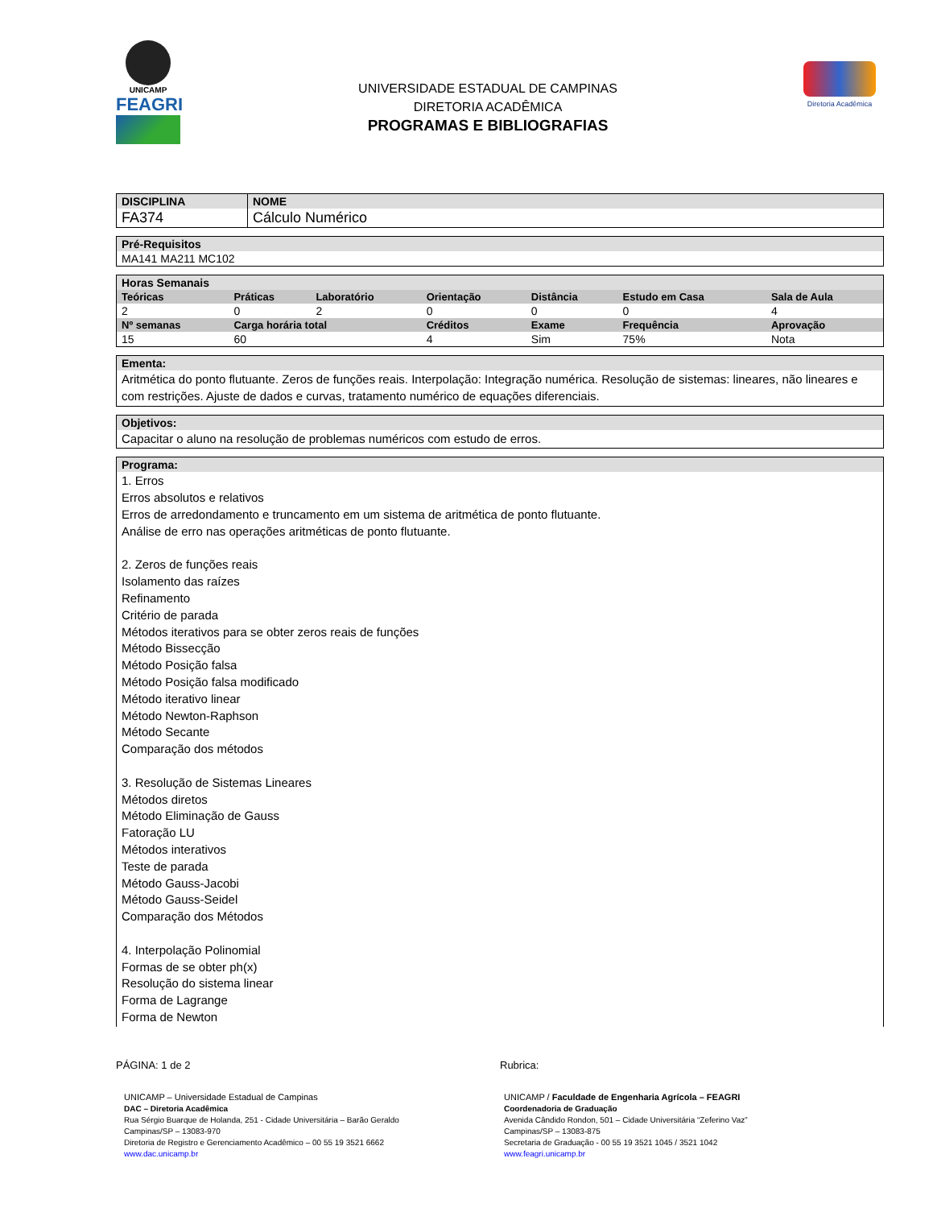UNICAMP
FEAGRI
UNIVERSIDADE ESTADUAL DE CAMPINAS
DIRETORIA ACADÊMICA
PROGRAMAS E BIBLIOGRAFIAS
Diretoria Acadêmica
| DISCIPLINA | NOME |
| --- | --- |
| FA374 | Cálculo Numérico |
| Pré-Requisitos |
| --- |
| MA141 MA211 MC102 |
| Horas Semanais | | | | | | |
| --- | --- | --- | --- | --- | --- | --- |
| Teóricas | Práticas | Laboratório | Orientação | Distância | Estudo em Casa | Sala de Aula |
| 2 | 0 | 2 | 0 | 0 | 0 | 4 |
| Nº semanas | Carga horária total | | Créditos | Exame | Frequência | Aprovação |
| 15 | 60 | | 4 | Sim | 75% | Nota |
| Ementa: |
| --- |
| Aritmética do ponto flutuante. Zeros de funções reais. Interpolação: Integração numérica. Resolução de sistemas: lineares, não lineares e com restrições. Ajuste de dados e curvas, tratamento numérico de equações diferenciais. |
| Objetivos: |
| --- |
| Capacitar o aluno na resolução de problemas numéricos com estudo de erros. |
| Programa: |
| --- |
| 1. Erros Erros absolutos e relativos Erros de arredondamento e truncamento em um sistema de aritmética de ponto flutuante. Análise de erro nas operações aritméticas de ponto flutuante. 2. Zeros de funções reais Isolamento das raízes Refinamento Critério de parada Métodos iterativos para se obter zeros reais de funções Método Bissecção Método Posição falsa Método Posição falsa modificado Método iterativo linear Método Newton-Raphson Método Secante Comparação dos métodos 3. Resolução de Sistemas Lineares Métodos diretos Método Eliminação de Gauss Fatoração LU Métodos interativos Teste de parada Método Gauss-Jacobi Método Gauss-Seidel Comparação dos Métodos 4. Interpolação Polinomial Formas de se obter ph(x) Resolução do sistema linear Forma de Lagrange Forma de Newton |
PÁGINA: 1 de 2 Rubrica:
UNICAMP – Universidade Estadual de Campinas
DAC – Diretoria Acadêmica
Rua Sérgio Buarque de Holanda, 251 - Cidade Universitária – Barão Geraldo
Campinas/SP – 13083-970
Diretoria de Registro e Gerenciamento Acadêmico – 00 55 19 3521 6662
www.dac.unicamp.br
UNICAMP / Faculdade de Engenharia Agrícola – FEAGRI
Coordenadoria de Graduação
Avenida Cândido Rondon, 501 – Cidade Universitária “Zeferino Vaz”
Campinas/SP – 13083-875
Secretaria de Graduação - 00 55 19 3521 1045 / 3521 1042
www.feagri.unicamp.br